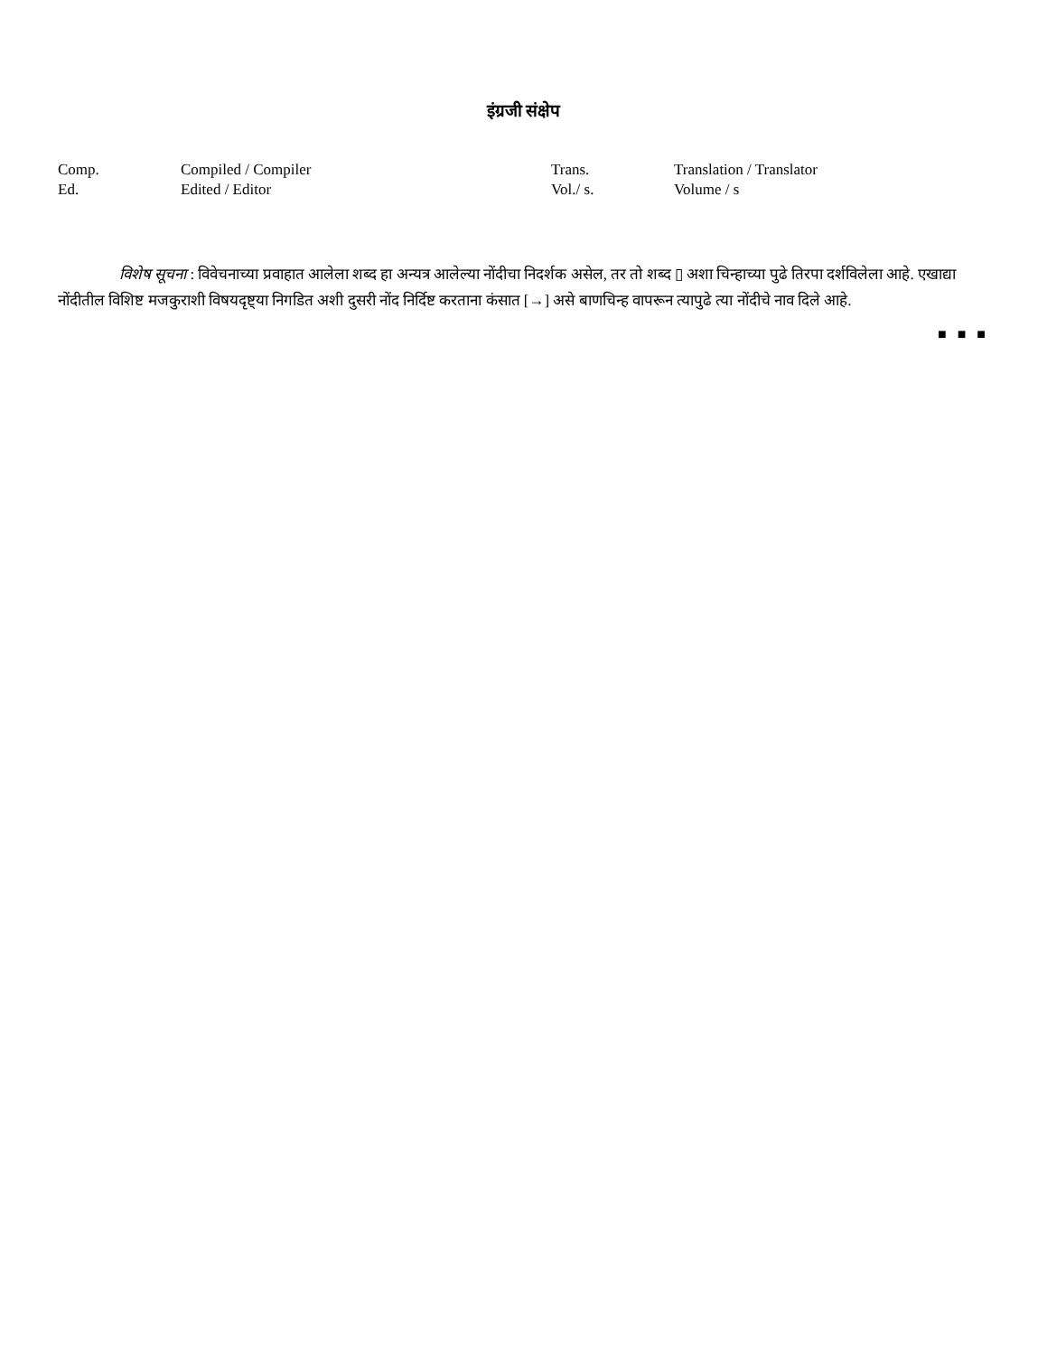इंग्रजी संक्षेप
| Comp. | Compiled / Compiler | Trans. | Translation / Translator |
| Ed. | Edited / Editor | Vol./ s. | Volume / s |
विशेष सूचना : विवेचनाच्या प्रवाहात आलेला शब्द हा अन्यत्र आलेल्या नोंदीचा निदर्शक असेल, तर तो शब्द ▯ अशा चिन्हाच्या पुढे तिरपा दर्शविलेला आहे. एखाद्या नोंदीतील विशिष्ट मजकुराशी विषयदृष्ट्या निगडित अशी दुसरी नोंद निर्दिष्ट करताना कंसात [→] असे बाणचिन्ह वापरून त्यापुढे त्या नोंदीचे नाव दिले आहे.
■ ■ ■